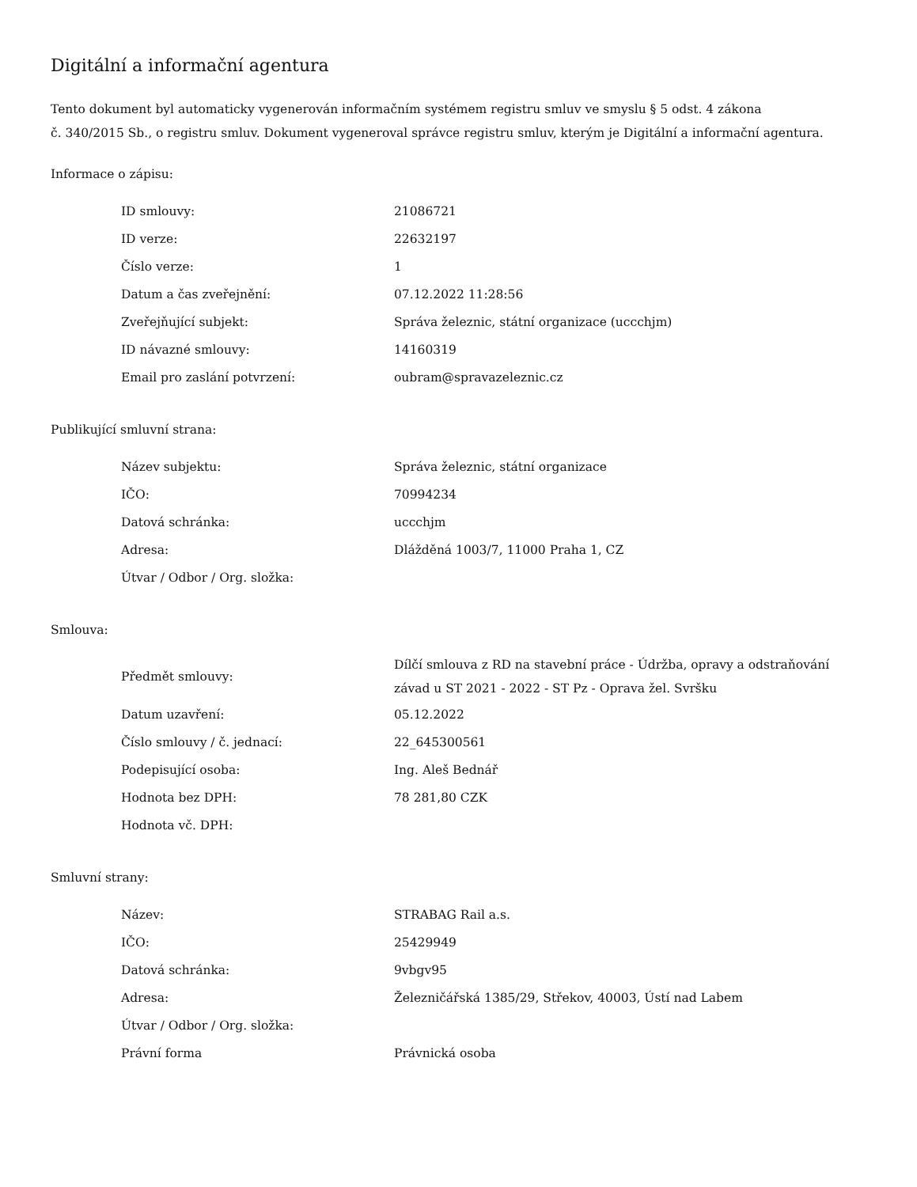Digitální a informační agentura
Tento dokument byl automaticky vygenerován informačním systémem registru smluv ve smyslu § 5 odst. 4 zákona
č. 340/2015 Sb., o registru smluv. Dokument vygeneroval správce registru smluv, kterým je Digitální a informační agentura.
Informace o zápisu:
| ID smlouvy: | 21086721 |
| ID verze: | 22632197 |
| Číslo verze: | 1 |
| Datum a čas zveřejnění: | 07.12.2022 11:28:56 |
| Zveřejňující subjekt: | Správa železnic, státní organizace (uccchjm) |
| ID návazné smlouvy: | 14160319 |
| Email pro zaslání potvrzení: | oubram@spravazeleznic.cz |
Publikující smluvní strana:
| Název subjektu: | Správa železnic, státní organizace |
| IČO: | 70994234 |
| Datová schránka: | uccchjm |
| Adresa: | Dlážděná 1003/7, 11000 Praha 1, CZ |
| Útvar / Odbor / Org. složka: | |
Smlouva:
| Předmět smlouvy: | Dílčí smlouva z RD na stavební práce - Údržba, opravy a odstraňování závad u ST 2021 - 2022 - ST Pz - Oprava žel. Svršku |
| Datum uzavření: | 05.12.2022 |
| Číslo smlouvy / č. jednací: | 22_645300561 |
| Podepisující osoba: | Ing. Aleš Bednář |
| Hodnota bez DPH: | 78 281,80 CZK |
| Hodnota vč. DPH: | |
Smluvní strany:
| Název: | STRABAG Rail a.s. |
| IČO: | 25429949 |
| Datová schránka: | 9vbgv95 |
| Adresa: | Železničářská 1385/29, Střekov, 40003, Ústí nad Labem |
| Útvar / Odbor / Org. složka: | |
| Právní forma | Právnická osoba |